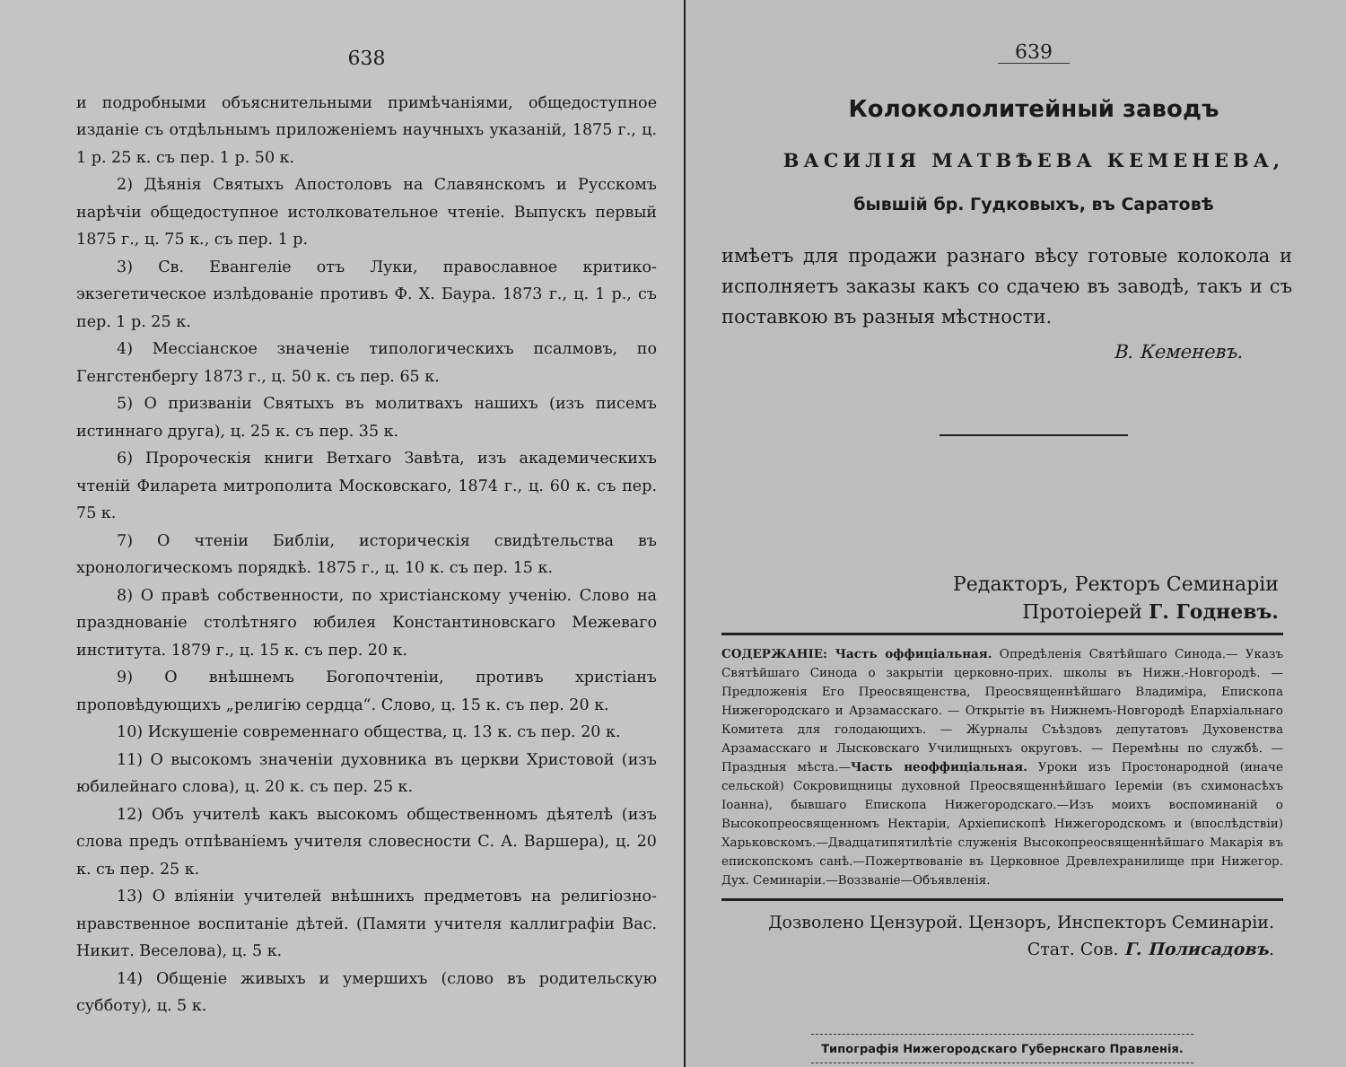638
и подробными объяснительными примѣчаніями, общедоступное изданіе съ отдѣльнымъ приложеніемъ научныхъ указаній, 1875 г., ц. 1 р. 25 к. съ пер. 1 р. 50 к.
2) Дѣянія Святыхъ Апостоловъ на Славянскомъ и Русскомъ нарѣчіи общедоступное истолковательное чтеніе. Выпускъ первый 1875 г., ц. 75 к., съ пер. 1 р.
3) Св. Евангеліе отъ Луки, православное критико-экзегетическое излѣдованіе противъ Ф. Х. Баура. 1873 г., ц. 1 р., съ пер. 1 р. 25 к.
4) Мессіанское значеніе типологическихъ псалмовъ, по Генгстенбергу 1873 г., ц. 50 к. съ пер. 65 к.
5) О призваніи Святыхъ въ молитвахъ нашихъ (изъ писемъ истиннаго друга), ц. 25 к. съ пер. 35 к.
6) Пророческія книги Ветхаго Завѣта, изъ академическихъ чтеній Филарета митрополита Московскаго, 1874 г., ц. 60 к. съ пер. 75 к.
7) О чтеніи Библіи, историческія свидѣтельства въ хронологическомъ порядкѣ. 1875 г., ц. 10 к. съ пер. 15 к.
8) О правѣ собственности, по христіанскому ученію. Слово на празднованіе столѣтняго юбилея Константиновскаго Межеваго института. 1879 г., ц. 15 к. съ пер. 20 к.
9) О внѣшнемъ Богопочтеніи, противъ христіанъ проповѣдующихъ „религію сердца“. Слово, ц. 15 к. съ пер. 20 к.
10) Искушеніе современнаго общества, ц. 13 к. съ пер. 20 к.
11) О высокомъ значеніи духовника въ церкви Христовой (изъ юбилейнаго слова), ц. 20 к. съ пер. 25 к.
12) Объ учителѣ какъ высокомъ общественномъ дѣятелѣ (изъ слова предъ отпѣваніемъ учителя словесности С. А. Варшера), ц. 20 к. съ пер. 25 к.
13) О вліяніи учителей внѣшнихъ предметовъ на религіозно-нравственное воспитаніе дѣтей. (Памяти учителя каллиграфіи Вас. Никит. Веселова), ц. 5 к.
14) Общеніе живыхъ и умершихъ (слово въ родительскую субботу), ц. 5 к.
639
Колокололитейный заводъ
ВАСИЛІЯ МАТВѢЕВА КЕМЕНЕВА,
бывшій бр. Гудковыхъ, въ Саратовѣ
имѣетъ для продажи разнаго вѣсу готовые колокола и исполняетъ заказы какъ со сдачею въ заводѣ, такъ и съ поставкою въ разныя мѣстности.
В. Кеменевъ.
Редакторъ, Ректоръ Семинаріи
Протоіерей Г. Годневъ.
СОДЕРЖАНІЕ: Часть оффиціальная. Опредѣленія Святѣйшаго Синода.— Указъ Святѣйшаго Синода о закрытіи церковно-прих. школы въ Нижн.-Новгородѣ. — Предложенія Его Преосвященства, Преосвященнѣйшаго Владиміра, Епископа Нижегородскаго и Арзамасскаго. — Открытіе въ Нижнемъ-Новгородѣ Епархіальнаго Комитета для голодающихъ. — Журналы Съѣздовъ депутатовъ Духовенства Арзамасскаго и Лысковскаго Училищныхъ округовъ. — Перемѣны по службѣ. — Праздныя мѣста.—Часть неоффиціальная. Уроки изъ Простонародной (иначе сельской) Сокровищницы духовной Преосвященнѣйшаго Іереміи (въ схимонасѣхъ Іоанна), бывшаго Епископа Нижегородскаго.—Изъ моихъ воспоминаній о Высокопреосвященномъ Нектаріи, Архіепископѣ Нижегородскомъ и (впослѣдствіи) Харьковскомъ.—Двадцатипятилѣтіе служенія Высокопреосвященнѣйшаго Макарія въ епископскомъ санѣ.—Пожертвованіе въ Церковное Древлехранилище при Нижегор. Дух. Семинаріи.—Воззваніе—Объявленія.
Дозволено Цензурой. Цензоръ, Инспекторъ Семинаріи.
Стат. Сов. Г. Полисадовъ.
Типографія Нижегородскаго Губернскаго Правленія.